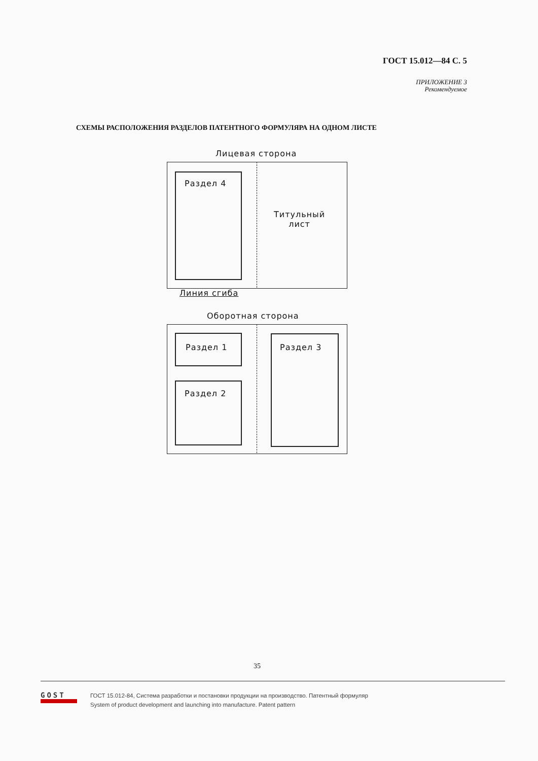ГОСТ 15.012—84 С. 5
ПРИЛОЖЕНИЕ 3
Рекомендуемое
СХЕМЫ РАСПОЛОЖЕНИЯ РАЗДЕЛОВ ПАТЕНТНОГО ФОРМУЛЯРА НА ОДНОМ ЛИСТЕ
Лицевая сторона
Раздел 4
Титульный
лист
Линия сгиба
Оборотная сторона
Раздел 1
Раздел 2
Раздел 3
35
GOST
ГОСТ 15.012-84, Система разработки и постановки продукции на производство. Патентный формуляр
System of product development and launching into manufacture. Patent pattern